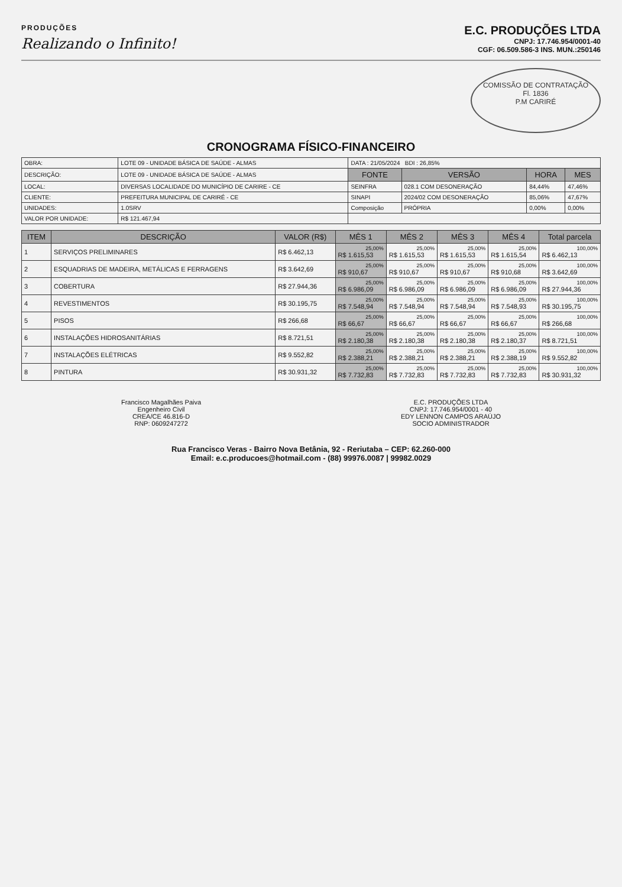PRODUÇÕES
Realizando o Infinito!
E.C. PRODUÇÕES LTDA
CNPJ: 17.746.954/0001-40
CGF: 06.509.586-3 INS. MUN.:250146
COMISSÃO DE CONTRATAÇÃO
Fl. 1836
P.M CARIRÉ
CRONOGRAMA FÍSICO-FINANCEIRO
| OBRA: | LOTE 09 - UNIDADE BÁSICA DE SAÚDE - ALMAS | DATA : 21/05/2024 BDI : 26,85% | | | |
| DESCRIÇÃO: | LOTE 09 - UNIDADE BÁSICA DE SAÚDE - ALMAS | FONTE | VERSÃO | HORA | MES |
| LOCAL: | DIVERSAS LOCALIDADE DO MUNICÍPIO DE CARIRE - CE | SEINFRA | 028.1 COM DESONERAÇÃO | 84,44% | 47,46% |
| CLIENTE: | PREFEITURA MUNICIPAL DE CARIRÉ - CE | SINAPI | 2024/02 COM DESONERAÇÃO | 85,06% | 47,67% |
| UNIDADES: | 1.0SRV | Composição | PRÓPRIA | 0,00% | 0,00% |
| VALOR POR UNIDADE: | R$ 121.467,94 | | | | |
| ITEM | DESCRIÇÃO | VALOR (R$) | MÊS 1 | MÊS 2 | MÊS 3 | MÊS 4 | Total parcela |
| --- | --- | --- | --- | --- | --- | --- | --- |
| 1 | SERVIÇOS PRELIMINARES | R$ 6.462,13 | 25,00% R$ 1.615,53 | 25,00% R$ 1.615,53 | 25,00% R$ 1.615,53 | 25,00% R$ 1.615,54 | 100,00% R$ 6.462,13 |
| 2 | ESQUADRIAS DE MADEIRA, METÁLICAS E FERRAGENS | R$ 3.642,69 | 25,00% R$ 910,67 | 25,00% R$ 910,67 | 25,00% R$ 910,67 | 25,00% R$ 910,68 | 100,00% R$ 3.642,69 |
| 3 | COBERTURA | R$ 27.944,36 | 25,00% R$ 6.986,09 | 25,00% R$ 6.986,09 | 25,00% R$ 6.986,09 | 25,00% R$ 6.986,09 | 100,00% R$ 27.944,36 |
| 4 | REVESTIMENTOS | R$ 30.195,75 | 25,00% R$ 7.548,94 | 25,00% R$ 7.548,94 | 25,00% R$ 7.548,94 | 25,00% R$ 7.548,93 | 100,00% R$ 30.195,75 |
| 5 | PISOS | R$ 266,68 | 25,00% R$ 66,67 | 25,00% R$ 66,67 | 25,00% R$ 66,67 | 25,00% R$ 66,67 | 100,00% R$ 266,68 |
| 6 | INSTALAÇÕES HIDROSANITÁRIAS | R$ 8.721,51 | 25,00% R$ 2.180,38 | 25,00% R$ 2.180,38 | 25,00% R$ 2.180,38 | 25,00% R$ 2.180,37 | 100,00% R$ 8.721,51 |
| 7 | INSTALAÇÕES ELÉTRICAS | R$ 9.552,82 | 25,00% R$ 2.388,21 | 25,00% R$ 2.388,21 | 25,00% R$ 2.388,21 | 25,00% R$ 2.388,19 | 100,00% R$ 9.552,82 |
| 8 | PINTURA | R$ 30.931,32 | 25,00% R$ 7.732,83 | 25,00% R$ 7.732,83 | 25,00% R$ 7.732,83 | 25,00% R$ 7.732,83 | 100,00% R$ 30.931,32 |
Francisco Magalhães Paiva
Engenheiro Civil
CREA/CE 46.816-D
RNP: 0609247272
E.C. PRODUÇÕES LTDA
CNPJ: 17.746.954/0001 - 40
EDY LENNON CAMPOS ARAÚJO
SOCIO ADMINISTRADOR
Rua Francisco Veras - Bairro Nova Betânia, 92 - Reriutaba – CEP: 62.260-000
Email: e.c.producoes@hotmail.com - (88) 99976.0087 | 99982.0029